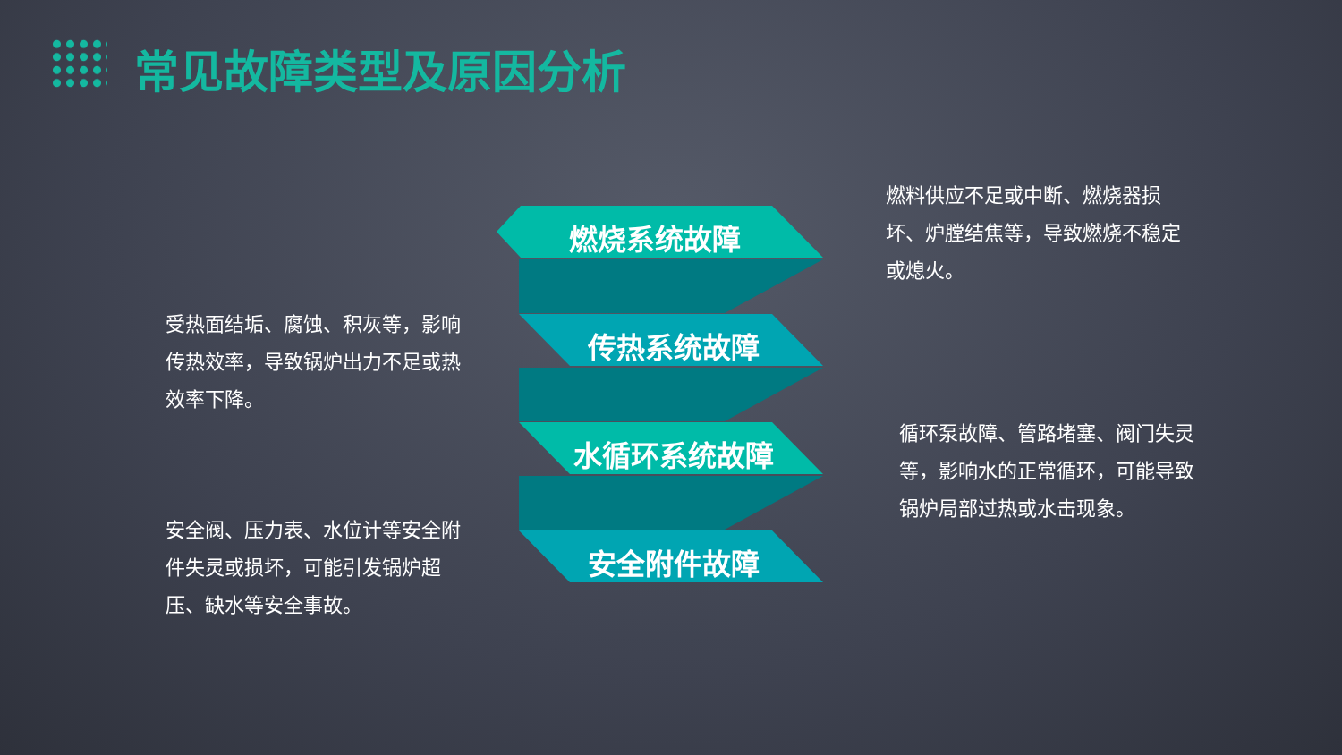常见故障类型及原因分析
燃烧系统故障
传热系统故障
水循环系统故障
安全附件故障
燃料供应不足或中断、燃烧器损坏、炉膛结焦等，导致燃烧不稳定或熄火。
受热面结垢、腐蚀、积灰等，影响传热效率，导致锅炉出力不足或热效率下降。
循环泵故障、管路堵塞、阀门失灵等，影响水的正常循环，可能导致锅炉局部过热或水击现象。
安全阀、压力表、水位计等安全附件失灵或损坏，可能引发锅炉超压、缺水等安全事故。